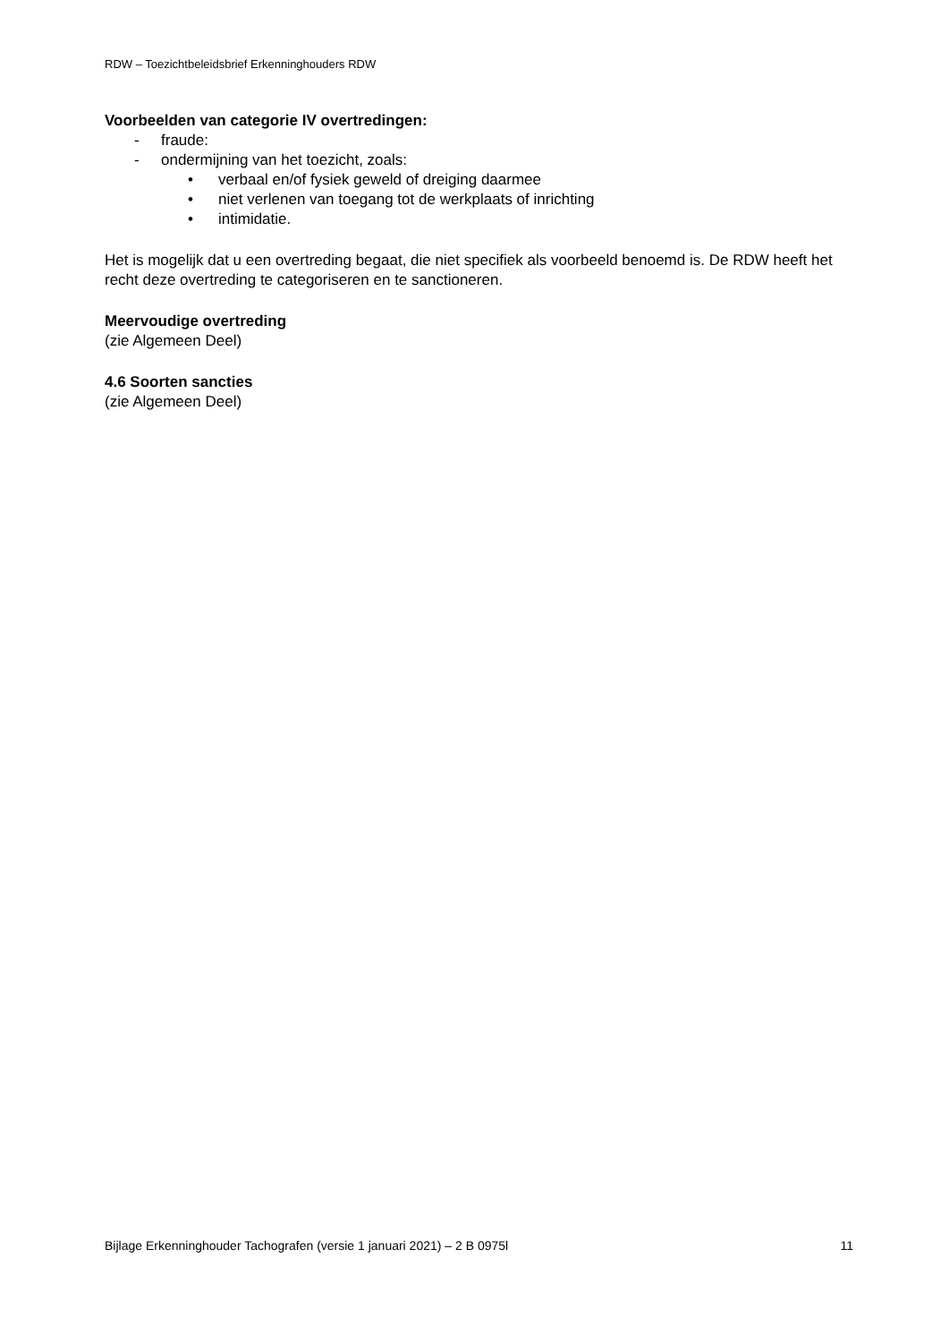RDW – Toezichtbeleidsbrief Erkenninghouders RDW
Voorbeelden van categorie IV overtredingen:
- fraude:
- ondermijning van het toezicht, zoals:
• verbaal en/of fysiek geweld of dreiging daarmee
• niet verlenen van toegang tot de werkplaats of inrichting
• intimidatie.
Het is mogelijk dat u een overtreding begaat, die niet specifiek als voorbeeld benoemd is. De RDW heeft het recht deze overtreding te categoriseren en te sanctioneren.
Meervoudige overtreding
(zie Algemeen Deel)
4.6 Soorten sancties
(zie Algemeen Deel)
Bijlage Erkenninghouder Tachografen (versie 1 januari 2021) – 2 B 0975l 11